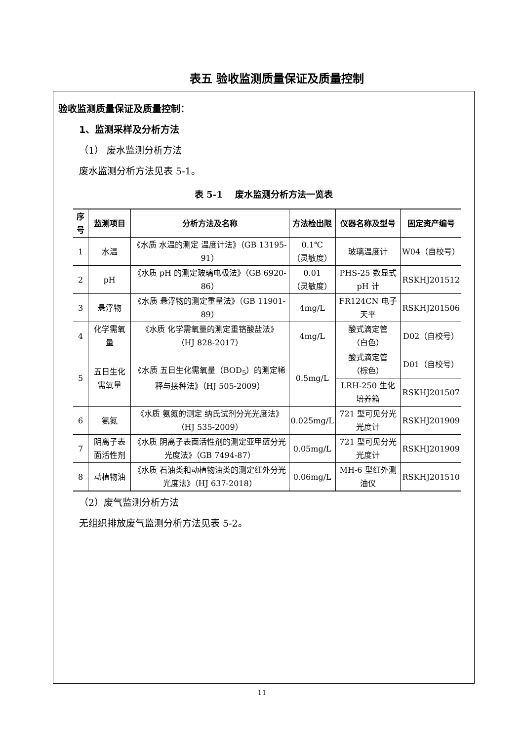表五 验收监测质量保证及质量控制
验收监测质量保证及质量控制：
1、监测采样及分析方法
（1） 废水监测分析方法
废水监测分析方法见表 5-1。
表 5-1 废水监测分析方法一览表
| 序号 | 监测项目 | 分析方法及名称 | 方法检出限 | 仪器名称及型号 | 固定资产编号 |
| --- | --- | --- | --- | --- | --- |
| 1 | 水温 | 《水质 水温的测定 温度计法》（GB 13195-91） | 0.1℃ （灵敏度） | 玻璃温度计 | W04（自校号） |
| 2 | pH | 《水质 pH 的测定玻璃电极法》（GB 6920-86） | 0.01 （灵敏度） | PHS-25 数显式 pH 计 | RSKHJ201512 |
| 3 | 悬浮物 | 《水质 悬浮物的测定重量法》（GB 11901-89） | 4mg/L | FR124CN 电子天平 | RSKHJ201506 |
| 4 | 化学需氧量 | 《水质 化学需氧量的测定重铬酸盐法》 （HJ 828-2017） | 4mg/L | 酸式滴定管 （白色） | D02（自校号） |
| 5 | 五日生化需氧量 | 《水质 五日生化需氧量（BOD<sub>5</sub>）的测定稀释与接种法》（HJ 505-2009） | 0.5mg/L | 酸式滴定管 （棕色） | D01（自校号） |
| | | | | LRH-250 生化培养箱 | RSKHJ201507 |
| 6 | 氨氮 | 《水质 氨氮的测定 纳氏试剂分光光度法》 （HJ 535-2009） | 0.025mg/L | 721 型可见分光光度计 | RSKHJ201909 |
| 7 | 阴离子表面活性剂 | 《水质 阴离子表面活性剂的测定亚甲蓝分光光度法》（GB 7494-87） | 0.05mg/L | 721 型可见分光光度计 | RSKHJ201909 |
| 8 | 动植物油 | 《水质 石油类和动植物油类的测定红外分光光度法》（HJ 637-2018） | 0.06mg/L | MH-6 型红外测油仪 | RSKHJ201510 |
（2）废气监测分析方法
无组织排放废气监测分析方法见表 5-2。
11